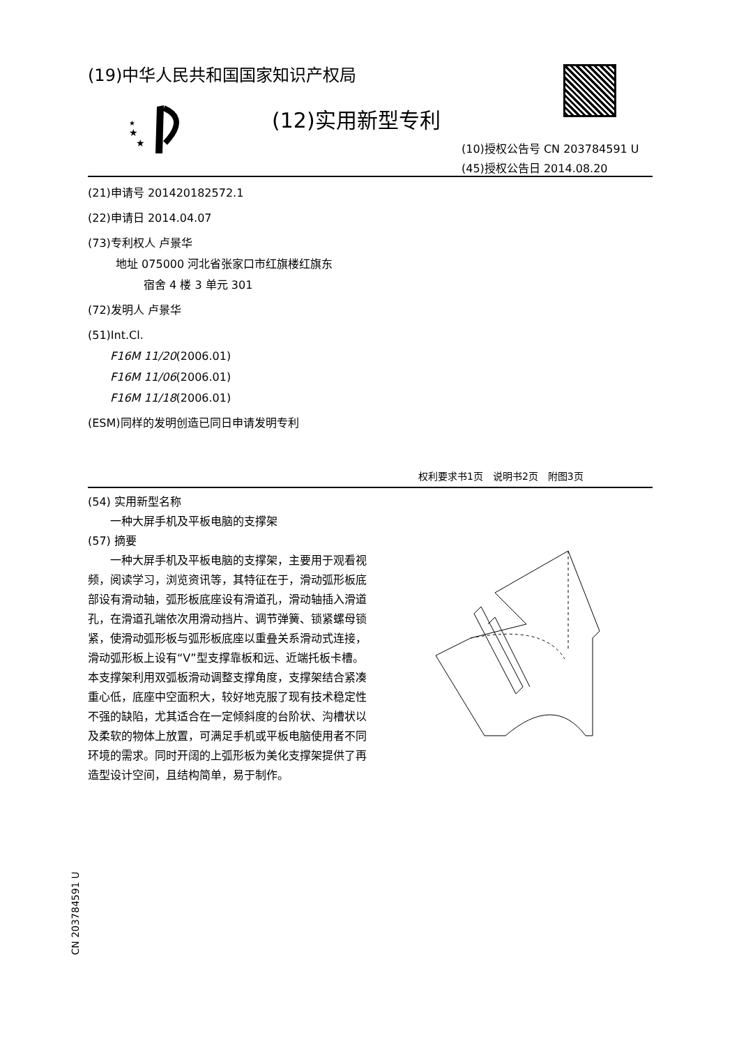(19)中华人民共和国国家知识产权局
★
★
★
(12)实用新型专利
(10)授权公告号 CN 203784591 U
(45)授权公告日 2014.08.20
(21)申请号 201420182572.1
(22)申请日 2014.04.07
(73)专利权人 卢景华
   地址 075000 河北省张家口市红旗楼红旗东
     宿舍 4 楼 3 单元 301
(72)发明人 卢景华
(51)Int.Cl.
  F16M 11/20(2006.01)
  F16M 11/06(2006.01)
  F16M 11/18(2006.01)
(ESM)同样的发明创造已同日申请发明专利
权利要求书1页 说明书2页 附图3页
(54) 实用新型名称
  一种大屏手机及平板电脑的支撑架
(57) 摘要
  一种大屏手机及平板电脑的支撑架，主要用于观看视频，阅读学习，浏览资讯等，其特征在于，滑动弧形板底部设有滑动轴，弧形板底座设有滑道孔，滑动轴插入滑道孔，在滑道孔端依次用滑动挡片、调节弹簧、锁紧螺母锁紧，使滑动弧形板与弧形板底座以重叠关系滑动式连接，滑动弧形板上设有“V”型支撑靠板和远、近端托板卡槽。本支撑架利用双弧板滑动调整支撑角度，支撑架结合紧凑重心低，底座中空面积大，较好地克服了现有技术稳定性不强的缺陷，尤其适合在一定倾斜度的台阶状、沟槽状以及柔软的物体上放置，可满足手机或平板电脑使用者不同环境的需求。同时开阔的上弧形板为美化支撑架提供了再造型设计空间，且结构简单，易于制作。
CN 203784591 U